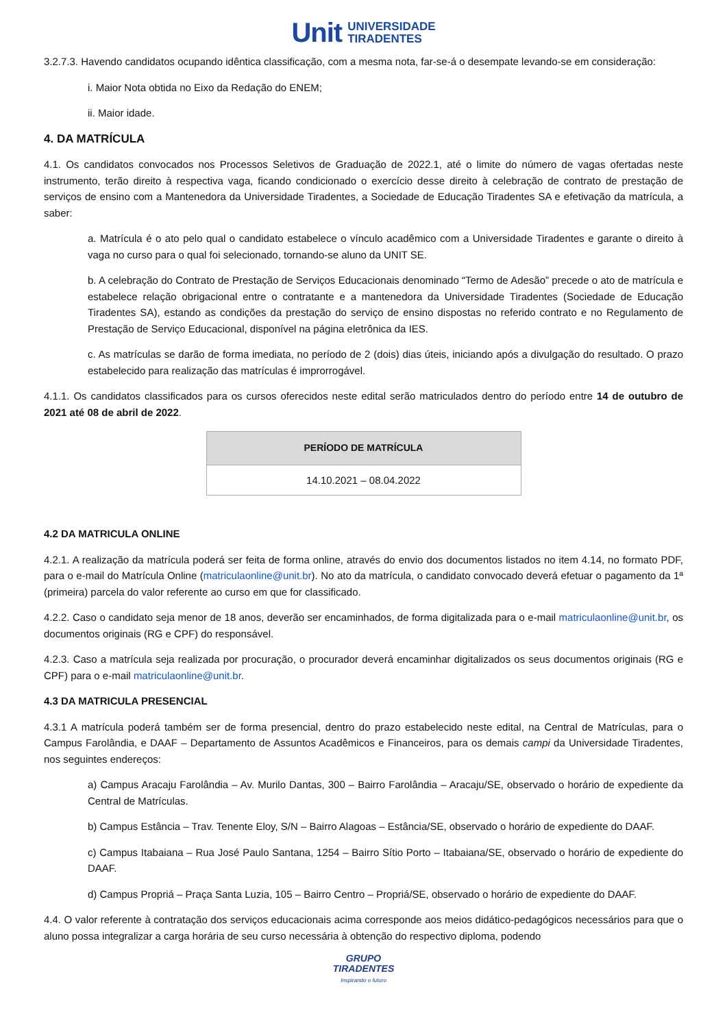Unit UNIVERSIDADE
TIRADENTES
3.2.7.3. Havendo candidatos ocupando idêntica classificação, com a mesma nota, far-se-á o desempate levando-se em consideração:
i. Maior Nota obtida no Eixo da Redação do ENEM;
ii. Maior idade.
4. DA MATRÍCULA
4.1. Os candidatos convocados nos Processos Seletivos de Graduação de 2022.1, até o limite do número de vagas ofertadas neste instrumento, terão direito à respectiva vaga, ficando condicionado o exercício desse direito à celebração de contrato de prestação de serviços de ensino com a Mantenedora da Universidade Tiradentes, a Sociedade de Educação Tiradentes SA e efetivação da matrícula, a saber:
a. Matrícula é o ato pelo qual o candidato estabelece o vínculo acadêmico com a Universidade Tiradentes e garante o direito à vaga no curso para o qual foi selecionado, tornando-se aluno da UNIT SE.
b. A celebração do Contrato de Prestação de Serviços Educacionais denominado “Termo de Adesão” precede o ato de matrícula e estabelece relação obrigacional entre o contratante e a mantenedora da Universidade Tiradentes (Sociedade de Educação Tiradentes SA), estando as condições da prestação do serviço de ensino dispostas no referido contrato e no Regulamento de Prestação de Serviço Educacional, disponível na página eletrônica da IES.
c. As matrículas se darão de forma imediata, no período de 2 (dois) dias úteis, iniciando após a divulgação do resultado. O prazo estabelecido para realização das matrículas é improrrogável.
4.1.1. Os candidatos classificados para os cursos oferecidos neste edital serão matriculados dentro do período entre 14 de outubro de 2021 até 08 de abril de 2022.
| PERÍODO DE MATRÍCULA |
| --- |
| 14.10.2021 – 08.04.2022 |
4.2 DA MATRICULA ONLINE
4.2.1. A realização da matrícula poderá ser feita de forma online, através do envio dos documentos listados no item 4.14, no formato PDF, para o e-mail do Matrícula Online (matriculaonline@unit.br). No ato da matrícula, o candidato convocado deverá efetuar o pagamento da 1ª (primeira) parcela do valor referente ao curso em que for classificado.
4.2.2. Caso o candidato seja menor de 18 anos, deverão ser encaminhados, de forma digitalizada para o e-mail matriculaonline@unit.br, os documentos originais (RG e CPF) do responsável.
4.2.3. Caso a matrícula seja realizada por procuração, o procurador deverá encaminhar digitalizados os seus documentos originais (RG e CPF) para o e-mail matriculaonline@unit.br.
4.3 DA MATRICULA PRESENCIAL
4.3.1 A matrícula poderá também ser de forma presencial, dentro do prazo estabelecido neste edital, na Central de Matrículas, para o Campus Farolândia, e DAAF – Departamento de Assuntos Acadêmicos e Financeiros, para os demais campi da Universidade Tiradentes, nos seguintes endereços:
a) Campus Aracaju Farolândia – Av. Murilo Dantas, 300 – Bairro Farolândia – Aracaju/SE, observado o horário de expediente da Central de Matrículas.
b) Campus Estância – Trav. Tenente Eloy, S/N – Bairro Alagoas – Estância/SE, observado o horário de expediente do DAAF.
c) Campus Itabaiana – Rua José Paulo Santana, 1254 – Bairro Sítio Porto – Itabaiana/SE, observado o horário de expediente do DAAF.
d) Campus Propriá – Praça Santa Luzia, 105 – Bairro Centro – Propriá/SE, observado o horário de expediente do DAAF.
4.4. O valor referente à contratação dos serviços educacionais acima corresponde aos meios didático-pedagógicos necessários para que o aluno possa integralizar a carga horária de seu curso necessária à obtenção do respectivo diploma, podendo
GRUPO
TIRADENTES
Inspirando o futuro